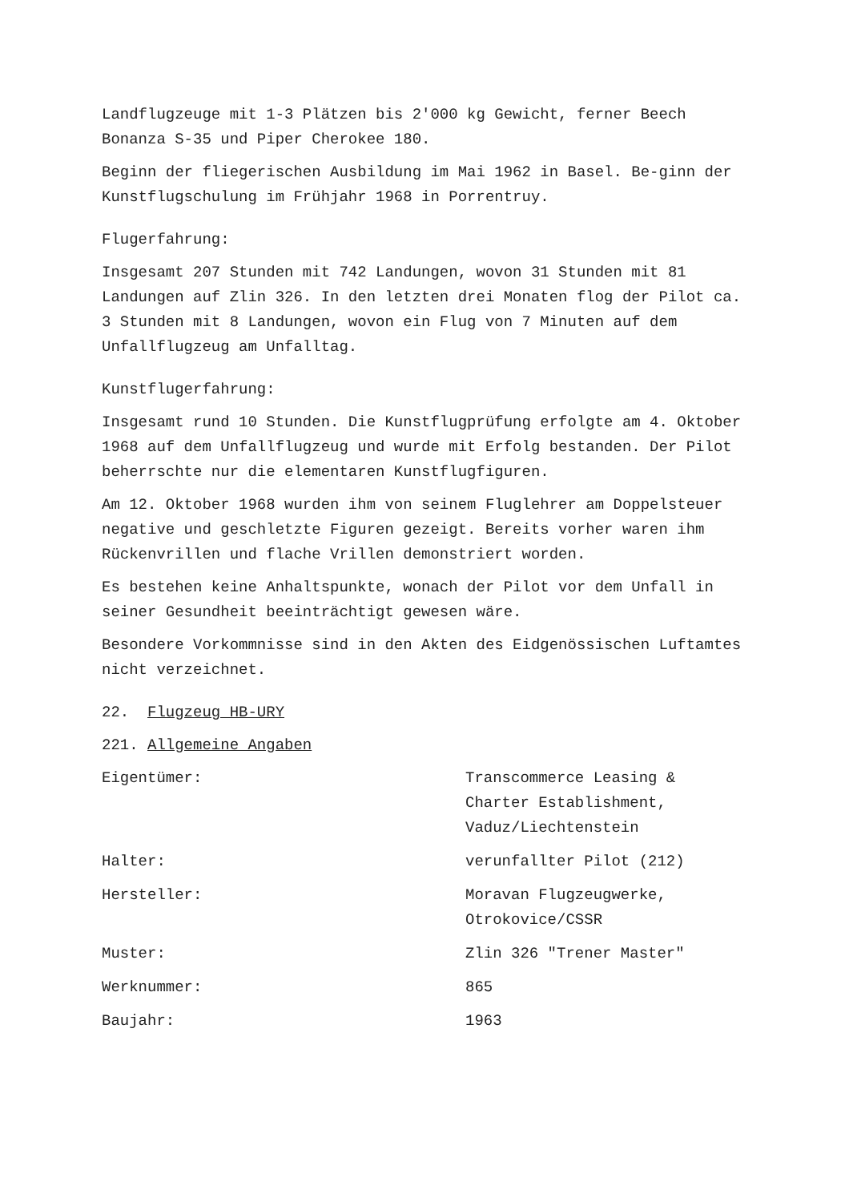Landflugzeuge mit 1-3 Plätzen bis 2'000 kg Gewicht, ferner Beech Bonanza S-35 und Piper Cherokee 180.
Beginn der fliegerischen Ausbildung im Mai 1962 in Basel. Be-ginn der Kunstflugschulung im Frühjahr 1968 in Porrentruy.
Flugerfahrung:
Insgesamt 207 Stunden mit 742 Landungen, wovon 31 Stunden mit 81 Landungen auf Zlin 326. In den letzten drei Monaten flog der Pilot ca. 3 Stunden mit 8 Landungen, wovon ein Flug von 7 Minuten auf dem Unfallflugzeug am Unfalltag.
Kunstflugerfahrung:
Insgesamt rund 10 Stunden. Die Kunstflugprüfung erfolgte am 4. Oktober 1968 auf dem Unfallflugzeug und wurde mit Erfolg bestanden. Der Pilot beherrschte nur die elementaren Kunstflugfiguren.
Am 12. Oktober 1968 wurden ihm von seinem Fluglehrer am Doppelsteuer negative und geschletzte Figuren gezeigt. Bereits vorher waren ihm Rückenvrillen und flache Vrillen demonstriert worden.
Es bestehen keine Anhaltspunkte, wonach der Pilot vor dem Unfall in seiner Gesundheit beeinträchtigt gewesen wäre.
Besondere Vorkommnisse sind in den Akten des Eidgenössischen Luftamtes nicht verzeichnet.
22. Flugzeug HB-URY
221. Allgemeine Angaben
| Eigentümer: | Transcommerce Leasing & Charter Establishment, Vaduz/Liechtenstein |
| Halter: | verunfallter Pilot (212) |
| Hersteller: | Moravan Flugzeugwerke, Otrokovice/CSSR |
| Muster: | Zlin 326 "Trener Master" |
| Werknummer: | 865 |
| Baujahr: | 1963 |